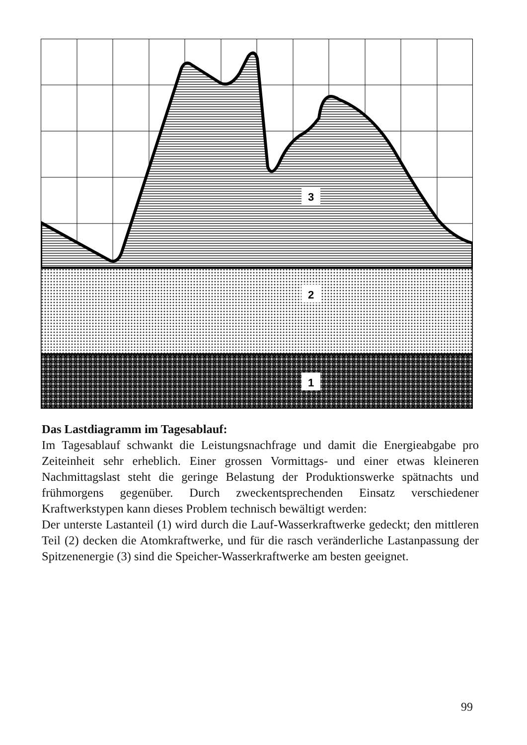3
2
1
Das Lastdiagramm im Tagesablauf:
Im Tagesablauf schwankt die Leistungsnachfrage und damit die Energie­abgabe pro Zeiteinheit sehr erheblich. Einer grossen Vormittags- und einer etwas kleineren Nachmittagslast steht die geringe Belastung der Produktionswerke spätnachts und frühmorgens gegenüber. Durch zweck­entsprechenden Einsatz verschiedener Kraftwerkstypen kann dieses Pro­blem technisch bewältigt werden:
Der unterste Lastanteil (1) wird durch die Lauf-Wasserkraftwerke ge­deckt; den mittleren Teil (2) decken die Atomkraftwerke, und für die rasch veränderliche Lastanpassung der Spitzenenergie (3) sind die Spei­cher-Wasserkraftwerke am besten geeignet.
99